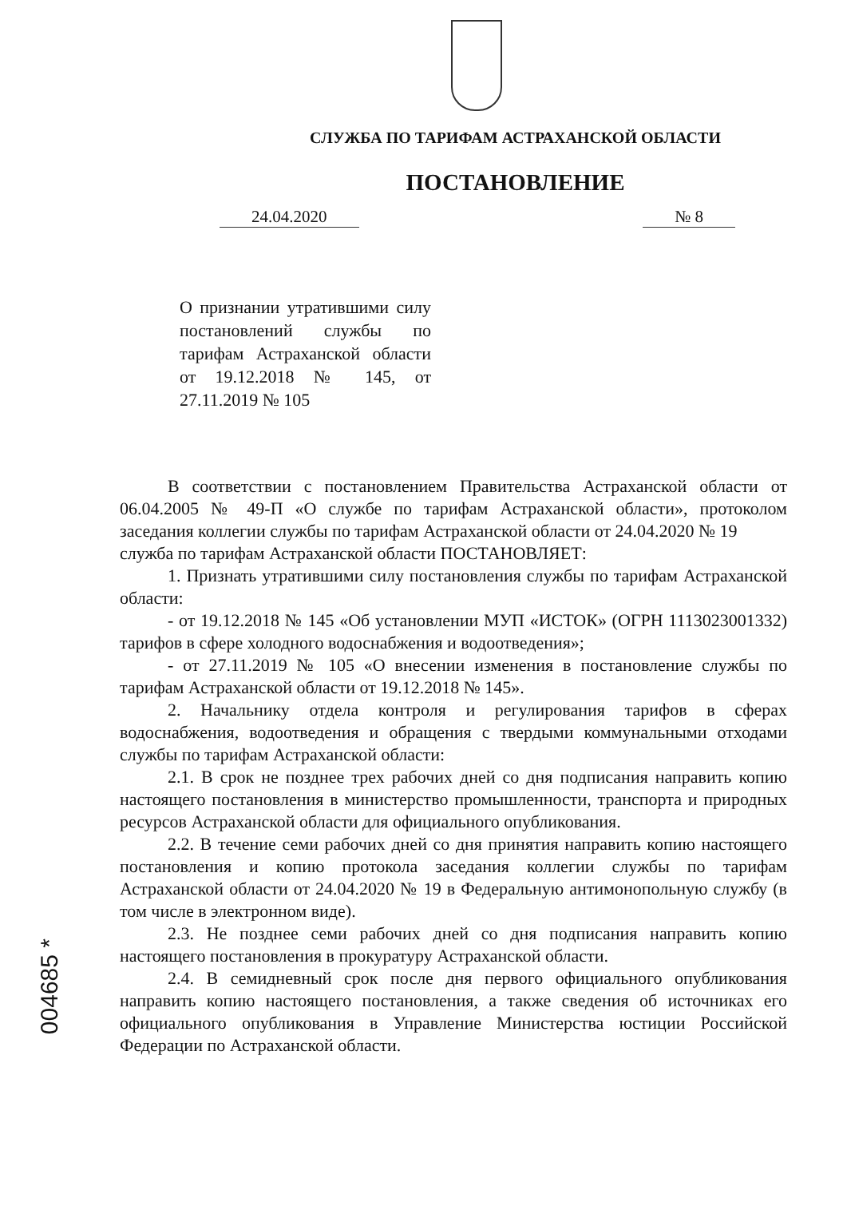СЛУЖБА ПО ТАРИФАМ АСТРАХАНСКОЙ ОБЛАСТИ
ПОСТАНОВЛЕНИЕ
24.04.2020 № 8
О признании утратившими силу постановлений службы по тарифам Астраханской области от 19.12.2018 № 145, от 27.11.2019 № 105
В соответствии с постановлением Правительства Астраханской области от 06.04.2005 № 49-П «О службе по тарифам Астраханской области», протоколом заседания коллегии службы по тарифам Астраханской области от 24.04.2020 № 19
служба по тарифам Астраханской области ПОСТАНОВЛЯЕТ:
1. Признать утратившими силу постановления службы по тарифам Астраханской области:
- от 19.12.2018 № 145 «Об установлении МУП «ИСТОК» (ОГРН 1113023001332) тарифов в сфере холодного водоснабжения и водоотведения»;
- от 27.11.2019 № 105 «О внесении изменения в постановление службы по тарифам Астраханской области от 19.12.2018 № 145».
2. Начальнику отдела контроля и регулирования тарифов в сферах водоснабжения, водоотведения и обращения с твердыми коммунальными отходами службы по тарифам Астраханской области:
2.1. В срок не позднее трех рабочих дней со дня подписания направить копию настоящего постановления в министерство промышленности, транспорта и природных ресурсов Астраханской области для официального опубликования.
2.2. В течение семи рабочих дней со дня принятия направить копию настоящего постановления и копию протокола заседания коллегии службы по тарифам Астраханской области от 24.04.2020 № 19 в Федеральную антимонопольную службу (в том числе в электронном виде).
2.3. Не позднее семи рабочих дней со дня подписания направить копию настоящего постановления в прокуратуру Астраханской области.
2.4. В семидневный срок после дня первого официального опубликования направить копию настоящего постановления, а также сведения об источниках его официального опубликования в Управление Министерства юстиции Российской Федерации по Астраханской области.
004685 *